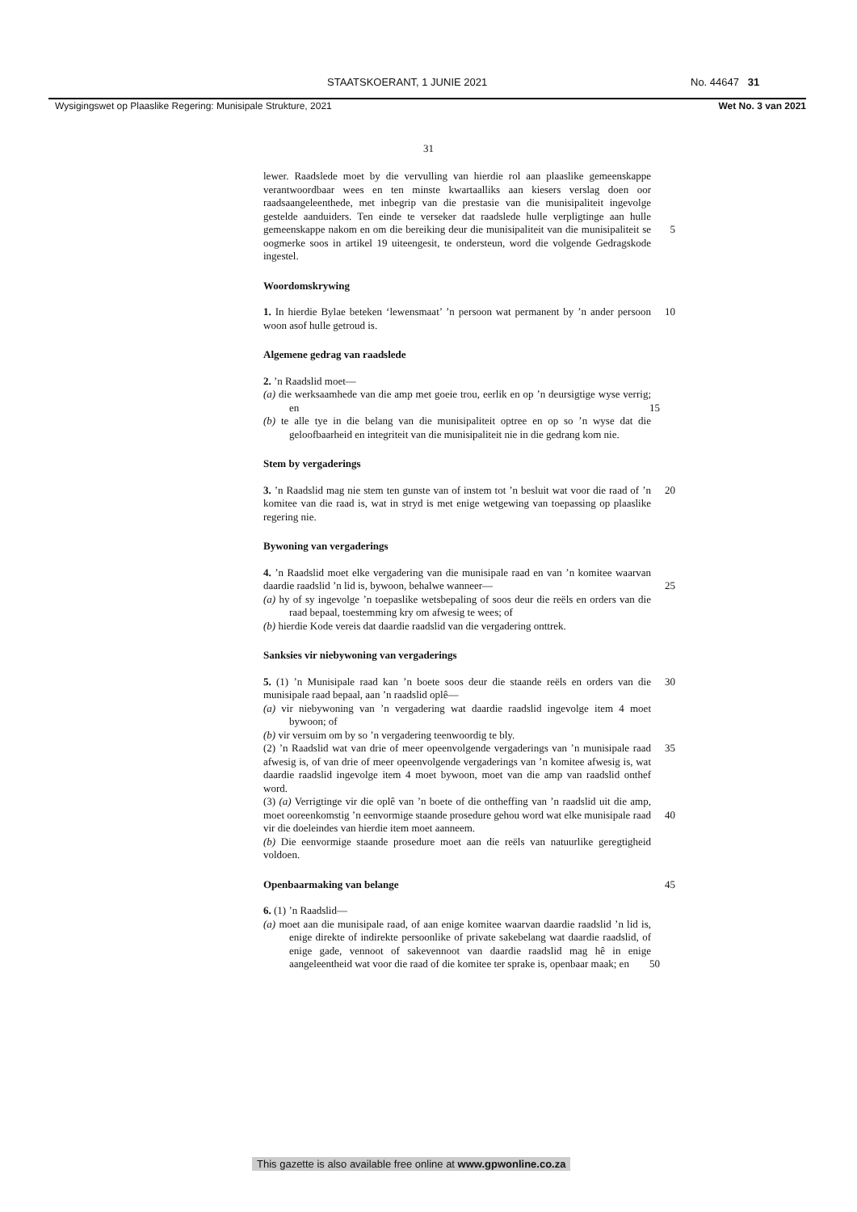STAATSKOERANT, 1 JUNIE 2021 No. 44647 31
Wysigingswet op Plaaslike Regering: Munisipale Strukture, 2021 Wet No. 3 van 2021
31
lewer. Raadslede moet by die vervulling van hierdie rol aan plaaslike gemeenskappe verantwoordbaar wees en ten minste kwartaalliks aan kiesers verslag doen oor raadsaangeleenthede, met inbegrip van die prestasie van die munisipaliteit ingevolge gestelde aanduiders. Ten einde te verseker dat raadslede hulle verpligtinge aan hulle gemeenskappe nakom 5 en om die bereiking deur die munisipaliteit van die munisipaliteit se oogmerke soos in artikel 19 uiteengesit, te ondersteun, word die volgende Gedragskode ingestel.
Woordomskrywing
1. In hierdie Bylae beteken ‘lewensmaat’ ’n persoon wat permanent by ’n 10 ander persoon woon asof hulle getroud is.
Algemene gedrag van raadslede
2. ’n Raadslid moet—
(a) die werksaamhede van die amp met goeie trou, eerlik en op ’n deursigtige wyse verrig; en 15
(b) te alle tye in die belang van die munisipaliteit optree en op so ’n wyse dat die geloofbaarheid en integriteit van die munisipaliteit nie in die gedrang kom nie.
Stem by vergaderings
3. ’n Raadslid mag nie stem ten gunste van of instem tot ’n besluit wat 20 voor die raad of ’n komitee van die raad is, wat in stryd is met enige wetgewing van toepassing op plaaslike regering nie.
Bywoning van vergaderings
4. ’n Raadslid moet elke vergadering van die munisipale raad en van ’n komitee waarvan daardie raadslid ’n lid is, bywoon, behalwe wanneer— 25
(a) hy of sy ingevolge ’n toepaslike wetsbepaling of soos deur die reëls en orders van die raad bepaal, toestemming kry om afwesig te wees; of
(b) hierdie Kode vereis dat daardie raadslid van die vergadering onttrek.
Sanksies vir niebywoning van vergaderings
5. (1) ’n Munisipale raad kan ’n boete soos deur die staande reëls en 30 orders van die munisipale raad bepaal, aan ’n raadslid oplê—
(a) vir niebywoning van ’n vergadering wat daardie raadslid ingevolge item 4 moet bywoon; of
(b) vir versuim om by so ’n vergadering teenwoordig te bly.
(2) ’n Raadslid wat van drie of meer opeenvolgende vergaderings van ’n 35 munisipale raad afwesig is, of van drie of meer opeenvolgende vergaderings van ’n komitee afwesig is, wat daardie raadslid ingevolge item 4 moet bywoon, moet van die amp van raadslid onthef word.
(3) (a) Verrigtinge vir die oplê van ’n boete of die ontheffing van ’n raadslid uit die amp, moet ooreenkomstig ’n eenvormige staande prosedure 40 gehou word wat elke munisipale raad vir die doeleindes van hierdie item moet aanneem.
(b) Die eenvormige staande prosedure moet aan die reëls van natuurlike geregtigheid voldoen.
Openbaarmaking van belange 45
6. (1) ’n Raadslid—
(a) moet aan die munisipale raad, of aan enige komitee waarvan daardie raadslid ’n lid is, enige direkte of indirekte persoonlike of private sakebelang wat daardie raadslid, of enige gade, vennoot of sakevennoot van daardie raadslid mag hê in enige aangeleentheid wat 50 voor die raad of die komitee ter sprake is, openbaar maak; en
This gazette is also available free online at www.gpwonline.co.za